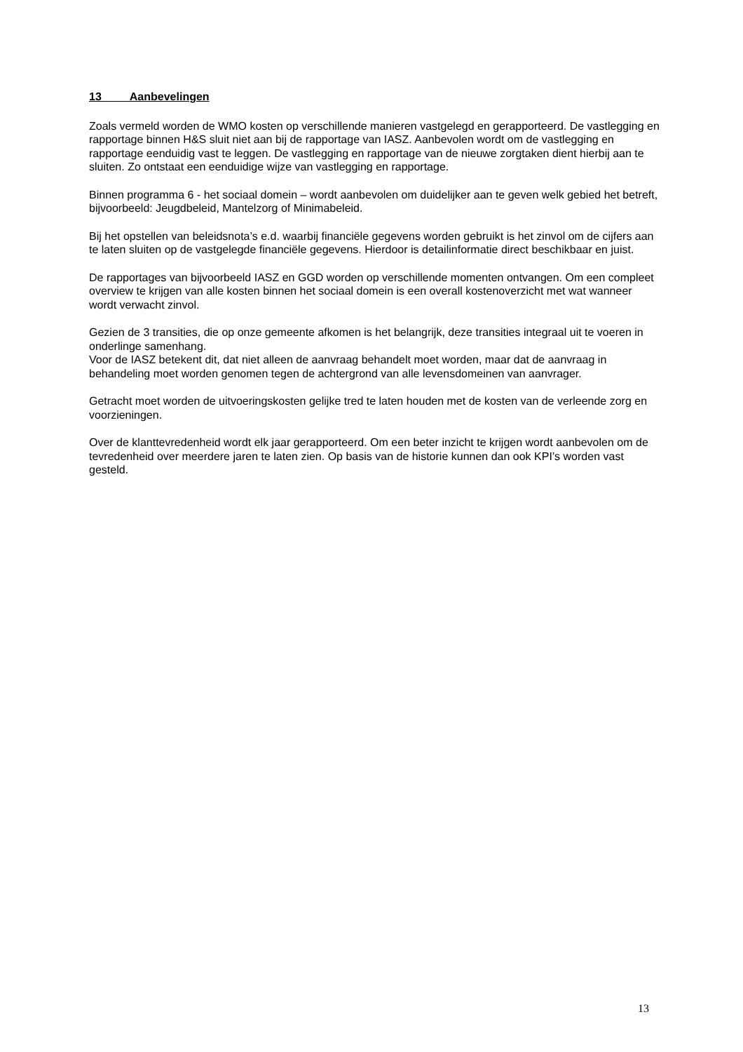13 Aanbevelingen
Zoals vermeld worden de WMO kosten op verschillende manieren vastgelegd en gerapporteerd. De vastlegging en rapportage binnen H&S sluit niet aan bij de rapportage van IASZ. Aanbevolen wordt om de vastlegging en rapportage eenduidig vast te leggen. De vastlegging en rapportage van de nieuwe zorgtaken dient hierbij aan te sluiten. Zo ontstaat een eenduidige wijze van vastlegging en rapportage.
Binnen programma 6 - het sociaal domein – wordt aanbevolen om duidelijker aan te geven welk gebied het betreft, bijvoorbeeld: Jeugdbeleid, Mantelzorg of Minimabeleid.
Bij het opstellen van beleidsnota’s e.d. waarbij financiële gegevens worden gebruikt is het zinvol om de cijfers aan te laten sluiten op de vastgelegde financiële gegevens. Hierdoor is detailinformatie direct beschikbaar en juist.
De rapportages van bijvoorbeeld IASZ en GGD worden op verschillende momenten ontvangen. Om een compleet overview te krijgen van alle kosten binnen het sociaal domein is een overall kostenoverzicht met wat wanneer wordt verwacht zinvol.
Gezien de 3 transities, die op onze gemeente afkomen is het belangrijk, deze transities integraal uit te voeren in onderlinge samenhang.
Voor de IASZ betekent dit, dat niet alleen de aanvraag behandelt moet worden, maar dat de aanvraag in behandeling moet worden genomen tegen de achtergrond van alle levensdomeinen van aanvrager.
Getracht moet worden de uitvoeringskosten gelijke tred te laten houden met de kosten van de verleende zorg en voorzieningen.
Over de klanttevredenheid wordt elk jaar gerapporteerd. Om een beter inzicht te krijgen wordt aanbevolen om de tevredenheid over meerdere jaren te laten zien. Op basis van de historie kunnen dan ook KPI’s worden vast gesteld.
13